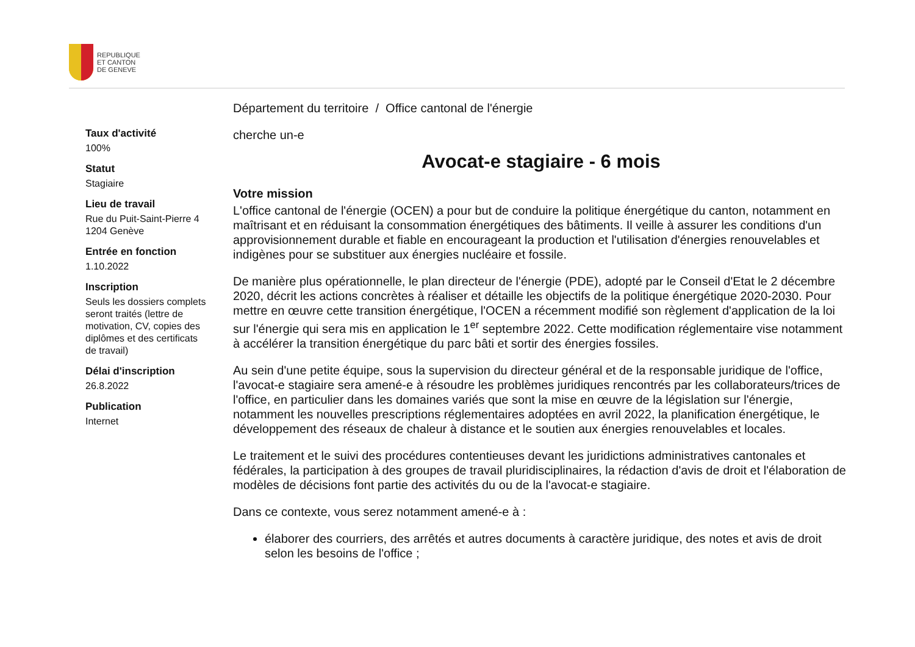REPUBLIQUE
ET CANTON
DE GENEVE
Taux d'activité
100%
Statut
Stagiaire
Lieu de travail
Rue du Puit-Saint-Pierre 4
1204 Genève
Entrée en fonction
1.10.2022
Inscription
Seuls les dossiers complets seront traités (lettre de motivation, CV, copies des diplômes et des certificats de travail)
Délai d'inscription
26.8.2022
Publication
Internet
Département du territoire / Office cantonal de l'énergie
cherche un-e
Avocat-e stagiaire - 6 mois
Votre mission
L'office cantonal de l'énergie (OCEN) a pour but de conduire la politique énergétique du canton, notamment en maîtrisant et en réduisant la consommation énergétiques des bâtiments. Il veille à assurer les conditions d'un approvisionnement durable et fiable en encourageant la production et l'utilisation d'énergies renouvelables et indigènes pour se substituer aux énergies nucléaire et fossile.
De manière plus opérationnelle, le plan directeur de l'énergie (PDE), adopté par le Conseil d'Etat le 2 décembre 2020, décrit les actions concrètes à réaliser et détaille les objectifs de la politique énergétique 2020-2030. Pour mettre en œuvre cette transition énergétique, l'OCEN a récemment modifié son règlement d'application de la loi sur l'énergie qui sera mis en application le 1<sup>er</sup> septembre 2022. Cette modification réglementaire vise notamment à accélérer la transition énergétique du parc bâti et sortir des énergies fossiles.
Au sein d'une petite équipe, sous la supervision du directeur général et de la responsable juridique de l'office, l'avocat-e stagiaire sera amené-e à résoudre les problèmes juridiques rencontrés par les collaborateurs/trices de l'office, en particulier dans les domaines variés que sont la mise en œuvre de la législation sur l'énergie, notamment les nouvelles prescriptions réglementaires adoptées en avril 2022, la planification énergétique, le développement des réseaux de chaleur à distance et le soutien aux énergies renouvelables et locales.
Le traitement et le suivi des procédures contentieuses devant les juridictions administratives cantonales et fédérales, la participation à des groupes de travail pluridisciplinaires, la rédaction d'avis de droit et l'élaboration de modèles de décisions font partie des activités du ou de la l'avocat-e stagiaire.
Dans ce contexte, vous serez notamment amené-e à :
élaborer des courriers, des arrêtés et autres documents à caractère juridique, des notes et avis de droit selon les besoins de l'office ;